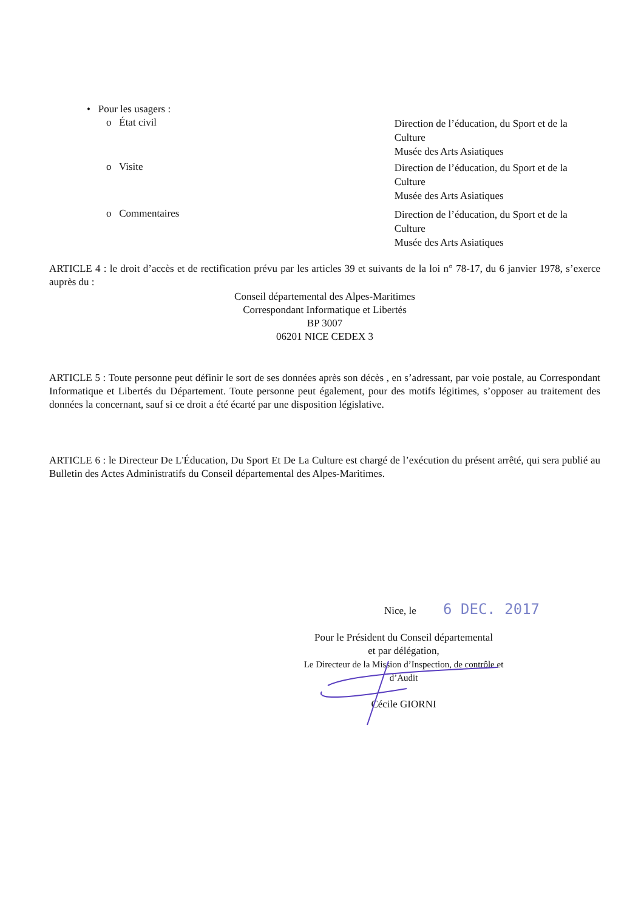• Pour les usagers :
o État civil
Direction de l’éducation, du Sport et de la Culture
Musée des Arts Asiatiques
o Visite
Direction de l’éducation, du Sport et de la Culture
Musée des Arts Asiatiques
o Commentaires
Direction de l’éducation, du Sport et de la Culture
Musée des Arts Asiatiques
ARTICLE 4 : le droit d’accès et de rectification prévu par les articles 39 et suivants de la loi n° 78-17, du 6 janvier 1978, s’exerce auprès du :
Conseil départemental des Alpes-Maritimes
Correspondant Informatique et Libertés
BP 3007
06201 NICE CEDEX 3
ARTICLE 5 : Toute personne peut définir le sort de ses données après son décès , en s’adressant, par voie postale, au Correspondant Informatique et Libertés du Département. Toute personne peut également, pour des motifs légitimes, s’opposer au traitement des données la concernant, sauf si ce droit a été écarté par une disposition législative.
ARTICLE 6 : le Directeur De L'Éducation, Du Sport Et De La Culture est chargé de l’exécution du présent arrêté, qui sera publié au Bulletin des Actes Administratifs du Conseil départemental des Alpes-Maritimes.
Nice, le 6 DEC. 2017
Pour le Président du Conseil départemental
et par délégation,
Le Directeur de la Mission d’Inspection, de contrôle et
d’Audit
Cécile GIORNI